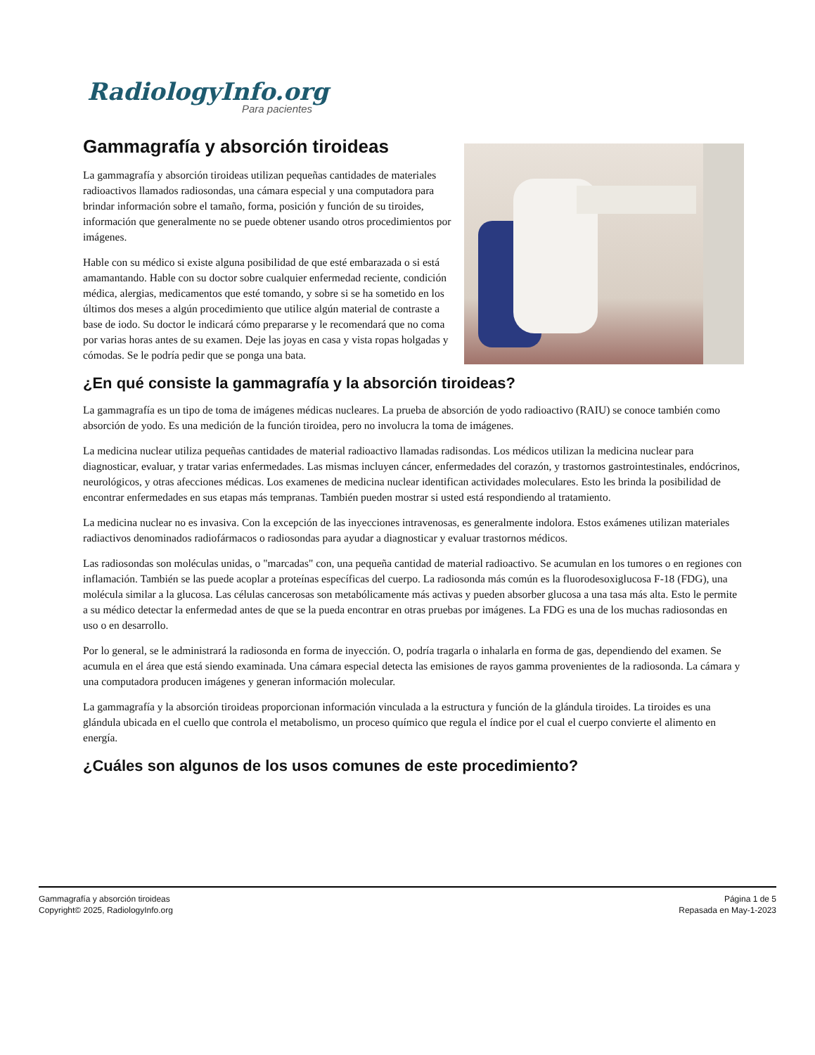RadiologyInfo.org
Para pacientes
Gammagrafía y absorción tiroideas
La gammagrafía y absorción tiroideas utilizan pequeñas cantidades de materiales radioactivos llamados radiosondas, una cámara especial y una computadora para brindar información sobre el tamaño, forma, posición y función de su tiroides, información que generalmente no se puede obtener usando otros procedimientos por imágenes.
Hable con su médico si existe alguna posibilidad de que esté embarazada o si está amamantando. Hable con su doctor sobre cualquier enfermedad reciente, condición médica, alergias, medicamentos que esté tomando, y sobre si se ha sometido en los últimos dos meses a algún procedimiento que utilice algún material de contraste a base de iodo. Su doctor le indicará cómo prepararse y le recomendará que no coma por varias horas antes de su examen. Deje las joyas en casa y vista ropas holgadas y cómodas. Se le podría pedir que se ponga una bata.
¿En qué consiste la gammagrafía y la absorción tiroideas?
La gammagrafía es un tipo de toma de imágenes médicas nucleares. La prueba de absorción de yodo radioactivo (RAIU) se conoce también como absorción de yodo. Es una medición de la función tiroidea, pero no involucra la toma de imágenes.
La medicina nuclear utiliza pequeñas cantidades de material radioactivo llamadas radisondas. Los médicos utilizan la medicina nuclear para diagnosticar, evaluar, y tratar varias enfermedades. Las mismas incluyen cáncer, enfermedades del corazón, y trastornos gastrointestinales, endócrinos, neurológicos, y otras afecciones médicas. Los examenes de medicina nuclear identifican actividades moleculares. Esto les brinda la posibilidad de encontrar enfermedades en sus etapas más tempranas. También pueden mostrar si usted está respondiendo al tratamiento.
La medicina nuclear no es invasiva. Con la excepción de las inyecciones intravenosas, es generalmente indolora. Estos exámenes utilizan materiales radiactivos denominados radiofármacos o radiosondas para ayudar a diagnosticar y evaluar trastornos médicos.
Las radiosondas son moléculas unidas, o "marcadas" con, una pequeña cantidad de material radioactivo. Se acumulan en los tumores o en regiones con inflamación. También se las puede acoplar a proteínas específicas del cuerpo. La radiosonda más común es la fluorodesoxiglucosa F-18 (FDG), una molécula similar a la glucosa. Las células cancerosas son metabólicamente más activas y pueden absorber glucosa a una tasa más alta. Esto le permite a su médico detectar la enfermedad antes de que se la pueda encontrar en otras pruebas por imágenes. La FDG es una de los muchas radiosondas en uso o en desarrollo.
Por lo general, se le administrará la radiosonda en forma de inyección. O, podría tragarla o inhalarla en forma de gas, dependiendo del examen. Se acumula en el área que está siendo examinada. Una cámara especial detecta las emisiones de rayos gamma provenientes de la radiosonda. La cámara y una computadora producen imágenes y generan información molecular.
La gammagrafía y la absorción tiroideas proporcionan información vinculada a la estructura y función de la glándula tiroides. La tiroides es una glándula ubicada en el cuello que controla el metabolismo, un proceso químico que regula el índice por el cual el cuerpo convierte el alimento en energía.
¿Cuáles son algunos de los usos comunes de este procedimiento?
Gammagrafía y absorción tiroideas
Copyright© 2025, RadiologyInfo.org
Página 1 de 5
Repasada en May-1-2023